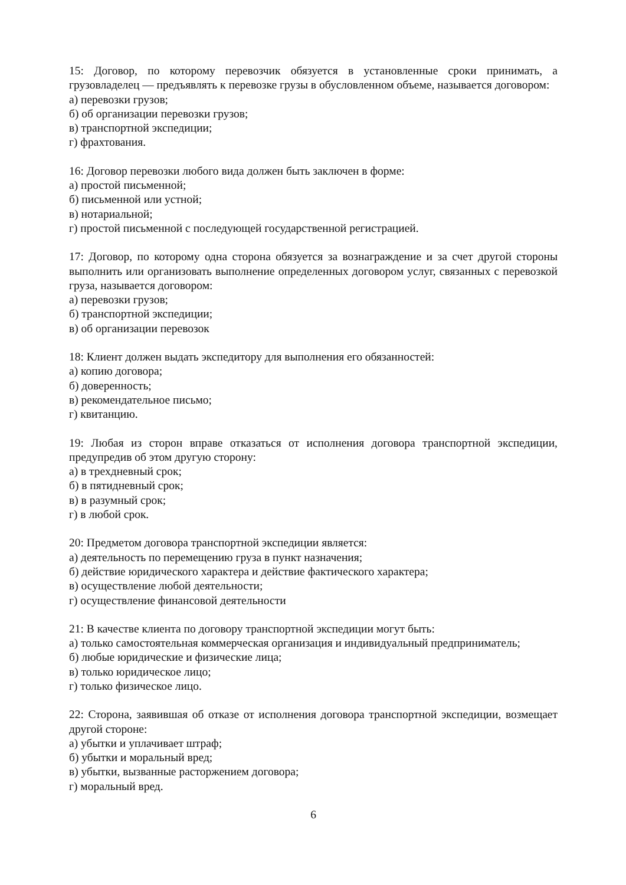15: Договор, по которому перевозчик обязуется в установленные сроки принимать, а грузовладелец — предъявлять к перевозке грузы в обусловленном объеме, называется договором:
а) перевозки грузов;
б) об организации перевозки грузов;
в) транспортной экспедиции;
г) фрахтования.
16: Договор перевозки любого вида должен быть заключен в форме:
а) простой письменной;
б) письменной или устной;
в) нотариальной;
г) простой письменной с последующей государственной регистрацией.
17: Договор, по которому одна сторона обязуется за вознаграждение и за счет другой стороны выполнить или организовать выполнение определенных договором услуг, связанных с перевозкой груза, называется договором:
а) перевозки грузов;
б) транспортной экспедиции;
в) об организации перевозок
18: Клиент должен выдать экспедитору для выполнения его обязанностей:
а) копию договора;
б) доверенность;
в) рекомендательное письмо;
г) квитанцию.
19: Любая из сторон вправе отказаться от исполнения договора транспортной экспедиции, предупредив об этом другую сторону:
а) в трехдневный срок;
б) в пятидневный срок;
в) в разумный срок;
г) в любой срок.
20: Предметом договора транспортной экспедиции является:
а) деятельность по перемещению груза в пункт назначения;
б) действие юридического характера и действие фактического характера;
в) осуществление любой деятельности;
г) осуществление финансовой деятельности
21: В качестве клиента по договору транспортной экспедиции могут быть:
а) только самостоятельная коммерческая организация и индивидуальный предприниматель;
б) любые юридические и физические лица;
в) только юридическое лицо;
г) только физическое лицо.
22: Сторона, заявившая об отказе от исполнения договора транспортной экспедиции, возмещает другой стороне:
а) убытки и уплачивает штраф;
б) убытки и моральный вред;
в) убытки, вызванные расторжением договора;
г) моральный вред.
6